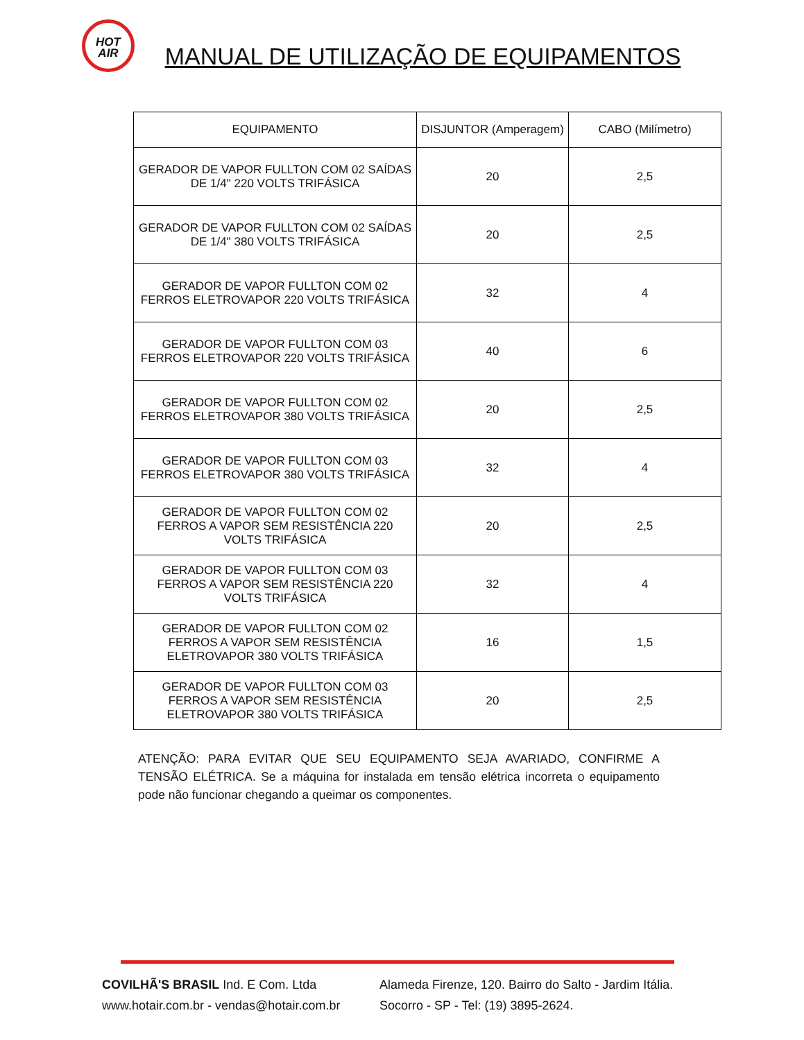HOT
AIR
MANUAL DE UTILIZAÇÃO DE EQUIPAMENTOS
| EQUIPAMENTO | DISJUNTOR (Amperagem) | CABO (Milímetro) |
| --- | --- | --- |
| GERADOR DE VAPOR FULLTON COM 02 SAÍDAS DE 1/4" 220 VOLTS TRIFÁSICA | 20 | 2,5 |
| GERADOR DE VAPOR FULLTON COM 02 SAÍDAS DE 1/4" 380 VOLTS TRIFÁSICA | 20 | 2,5 |
| GERADOR DE VAPOR FULLTON COM 02 FERROS ELETROVAPOR 220 VOLTS TRIFÁSICA | 32 | 4 |
| GERADOR DE VAPOR FULLTON COM 03 FERROS ELETROVAPOR 220 VOLTS TRIFÁSICA | 40 | 6 |
| GERADOR DE VAPOR FULLTON COM 02 FERROS ELETROVAPOR 380 VOLTS TRIFÁSICA | 20 | 2,5 |
| GERADOR DE VAPOR FULLTON COM 03 FERROS ELETROVAPOR 380 VOLTS TRIFÁSICA | 32 | 4 |
| GERADOR DE VAPOR FULLTON COM 02 FERROS A VAPOR SEM RESISTÊNCIA 220 VOLTS TRIFÁSICA | 20 | 2,5 |
| GERADOR DE VAPOR FULLTON COM 03 FERROS A VAPOR SEM RESISTÊNCIA 220 VOLTS TRIFÁSICA | 32 | 4 |
| GERADOR DE VAPOR FULLTON COM 02 FERROS A VAPOR SEM RESISTÊNCIA ELETROVAPOR 380 VOLTS TRIFÁSICA | 16 | 1,5 |
| GERADOR DE VAPOR FULLTON COM 03 FERROS A VAPOR SEM RESISTÊNCIA ELETROVAPOR 380 VOLTS TRIFÁSICA | 20 | 2,5 |
ATENÇÃO: PARA EVITAR QUE SEU EQUIPAMENTO SEJA AVARIADO, CONFIRME A TENSÃO ELÉTRICA. Se a máquina for instalada em tensão elétrica incorreta o equipamento pode não funcionar chegando a queimar os componentes.
COVILHÃ'S BRASIL Ind. E Com. Ltda Alameda Firenze, 120. Bairro do Salto - Jardim Itália.
www.hotair.com.br - vendas@hotair.com.br Socorro - SP - Tel: (19) 3895-2624.